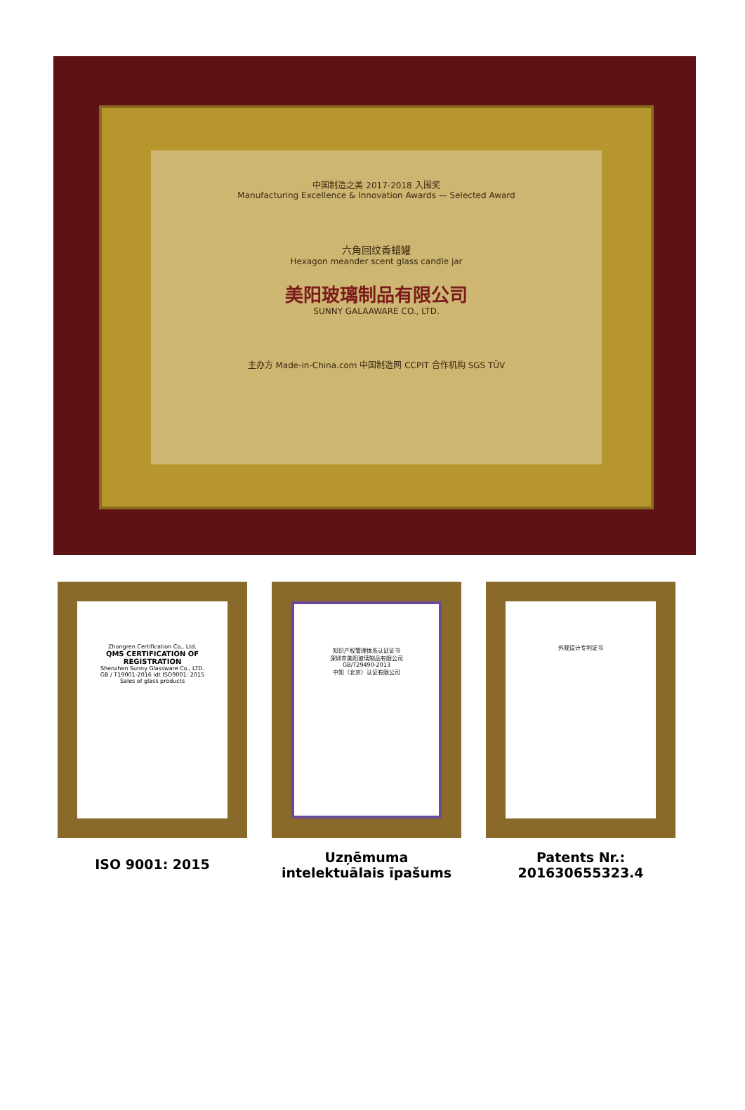中国制造之美 2017-2018 入围奖
Manufacturing Excellence & Innovation Awards — Selected Award
六角回纹香蜡罐
Hexagon meander scent glass candle jar
美阳玻璃制品有限公司
SUNNY GALAAWARE CO., LTD.
主办方 Made-in-China.com 中国制造网 CCPIT 合作机构 SGS TÜV
Zhongren Certification Co., Ltd.
QMS CERTIFICATION OF REGISTRATION
Shenzhen Sunny Glassware Co., LTD.
GB / T19001-2016 idt ISO9001: 2015
Sales of glass products
ISO 9001: 2015
知识产权管理体系认证证书
深圳市美阳玻璃制品有限公司
GB/T29490-2013
中知（北京）认证有限公司
Uzņēmuma intelektuālais īpašums
外观设计专利证书
Patents Nr.: 201630655323.4